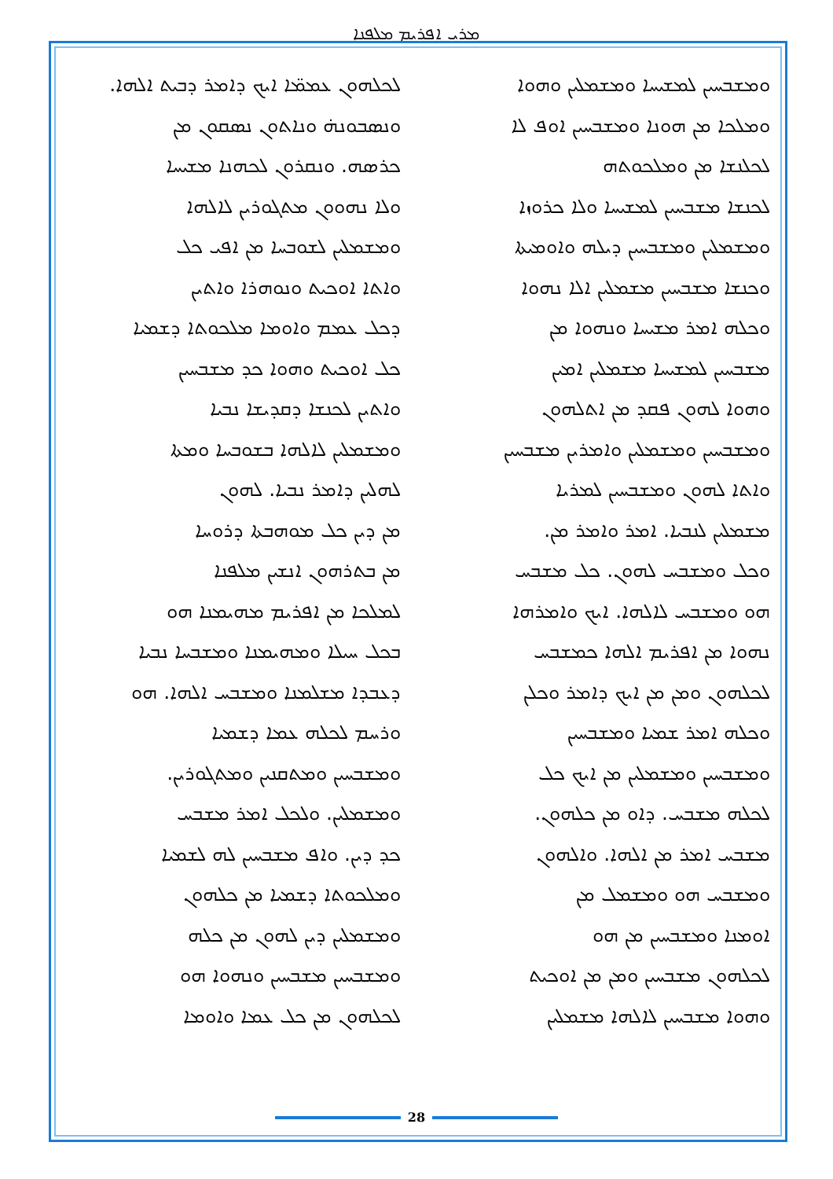ܡܪܝ ܐܦܪܝܡ ܡܠܦܢܐ
ܠܟܠܗܘܢ ܥܡܡ̈ܐ ܐܝܟ ܕܐܡܪ ܕܒܝܬ ܐܠܗܐ.
ܘܢܣܒܘܢܗ̇ ܘܢܐܬܘܢ ܢܣܩܘܢ ܡܢ
ܟܪܣܗ. ܘܢܩܪܘܢ ܠܟܗܢܐ ܡܫܝܚܐ
ܘܠܐ ܢܗܘܘܢ ܡܬܓܘܪܝܢ ܠܐܠܗܐ
ܘܡܫܡܠܝܢ ܠܫܘܒܚܐ ܡܢ ܐܦܝ ܟܠ
ܘܐܬܐ ܐܘܟܝܬ ܘܢܘܗܪܐ ܘܐܬܝܢ
ܕܟܠ ܥܡܡ ܘܐܘܡܐ ܡܠܟܘܬܐ ܕܫܡܝܐ
ܟܠ ܐܘܟܝܬ ܘܗܘܐ ܟܕ ܡܫܒܚܝܢ
ܘܐܬܝܢ ܠܟܢܫܐ ܕܩܕܝܫܐ ܢܒܝܐ
ܘܡܫܡܠܝܢ ܠܐܠܗܐ ܒܫܘܒܚܐ ܘܡܬܐ
ܠܗܠܝܢ ܕܐܡܪ ܢܒܝܐ. ܠܗܘܢ
ܡܢ ܕܝܢ ܟܠ ܡܘܗܒܬܐ ܕܪܘܚܐ
ܡܢ ܒܬܪܗܘܢ ܐܢܫܝܢ ܡܠܦܢܐ
ܠܡܠܟܐ ܡܢ ܐܦܪܝܡ ܡܗܝܡܢܐ ܗܘ
ܒܟܠ ܚܝܠܐ ܘܡܗܝܡܢܐ ܘܡܫܒܚܐ ܢܒܝܐ
ܕܥܒܕܐ ܡܫܠܡܢܐ ܘܡܫܒܚ ܐܠܗܐ. ܗܘ
ܘܪܚܡ ܠܟܠܗ ܥܡܐ ܕܫܡܝܐ
ܘܡܫܒܚܝܢ ܘܡܬܩܢܝܢ ܘܡܬܓܘܪܝܢ.
ܘܡܫܡܠܝܢ. ܘܠܟܠ ܐܡܪ ܡܫܒܚ
ܟܕ ܕܝܢ. ܘܐܦ ܡܫܒܚܝܢ ܠܗ ܠܫܡܝܐ
ܘܡܠܟܘܬܐ ܕܫܡܝܐ ܡܢ ܟܠܗܘܢ
ܘܡܫܡܠܝܢ ܕܝܢ ܠܗܘܢ ܡܢ ܟܠܗ
ܘܡܫܒܚܝܢ ܡܫܒܚܝܢ ܘܢܗܘܐ ܗܘ
ܠܟܠܗܘܢ ܡܢ ܟܠ ܥܡܐ ܘܐܘܡܐ
ܘܡܫܒܚܝܢ ܠܡܫܝܚܐ ܘܡܫܡܠܝܢ ܘܗܘܐ
ܘܡܠܟܐ ܡܢ ܗܘܢܐ ܘܡܫܒܚܝܢ ܐܘܦ ܠܐ
ܠܟܠܢܫܐ ܡܢ ܘܡܠܟܘܬܗ
ܠܟܢܫܐ ܡܫܒܚܝܢ ܠܡܫܝܚܐ ܘܠܐ ܟܪܘܙܐ
ܘܡܫܡܠܝܢ ܘܡܫܒܚܝܢ ܕܝܠܗ ܘܐܘܡܝܬܐ
ܘܟܢܫܐ ܡܫܒܚܝܢ ܡܫܡܠܝܢ ܐܠܐ ܢܗܘܐ
ܘܟܠܗ ܐܡܪ ܡܫܝܚܐ ܘܢܗܘܐ ܡܢ
ܡܫܒܚܝܢ ܠܡܫܝܚܐ ܡܫܡܠܝܢ ܐܡܝܢ
ܘܗܘܐ ܠܗܘܢ ܦܩܕ ܡܢ ܐܬܠܗܘܢ
ܘܡܫܒܚܝܢ ܘܡܫܡܠܝܢ ܘܐܡܪܝܢ ܡܫܒܚܝܢ
ܘܐܬܐ ܠܗܘܢ ܘܡܫܒܚܝܢ ܠܡܪܝܐ
ܡܫܡܠܝܢ ܠܢܒܝܐ. ܐܡܪ ܘܐܡܪ ܡܢ.
ܘܟܠ ܘܡܫܒܚ ܠܗܘܢ. ܟܠ ܡܫܒܚ
ܗܘ ܘܡܫܒܚ ܠܐܠܗܐ. ܐܝܟ ܘܐܡܪܗܐ
ܢܗܘܐ ܡܢ ܐܦܪܝܡ ܐܠܗܐ ܟܡܫܒܚ
ܠܟܠܗܘܢ ܘܡܢ ܡܢ ܐܝܟ ܕܐܡܪ ܘܟܠܢ
ܘܟܠܗ ܐܡܪ ܫܡܝܐ ܘܡܫܒܚܝܢ
ܘܡܫܒܚܝܢ ܘܡܫܡܠܝܢ ܡܢ ܐܝܟ ܟܠ
ܠܟܠܗ ܡܫܒܚ. ܕܐܘ ܡܢ ܟܠܗܘܢ.
ܡܫܒܚ ܐܡܪ ܡܢ ܐܠܗܐ. ܘܐܠܗܘܢ
ܘܡܫܒܚ ܗܘ ܘܡܫܡܠ ܡܢ
ܐܘܡܢܐ ܘܡܫܒܚܝܢ ܡܢ ܗܘ
ܠܟܠܗܘܢ ܡܫܒܚܝܢ ܘܡܢ ܡܢ ܐܘܟܝܬ
ܘܗܘܐ ܡܫܒܚܝܢ ܠܐܠܗܐ ܡܫܡܠܝܢ
28